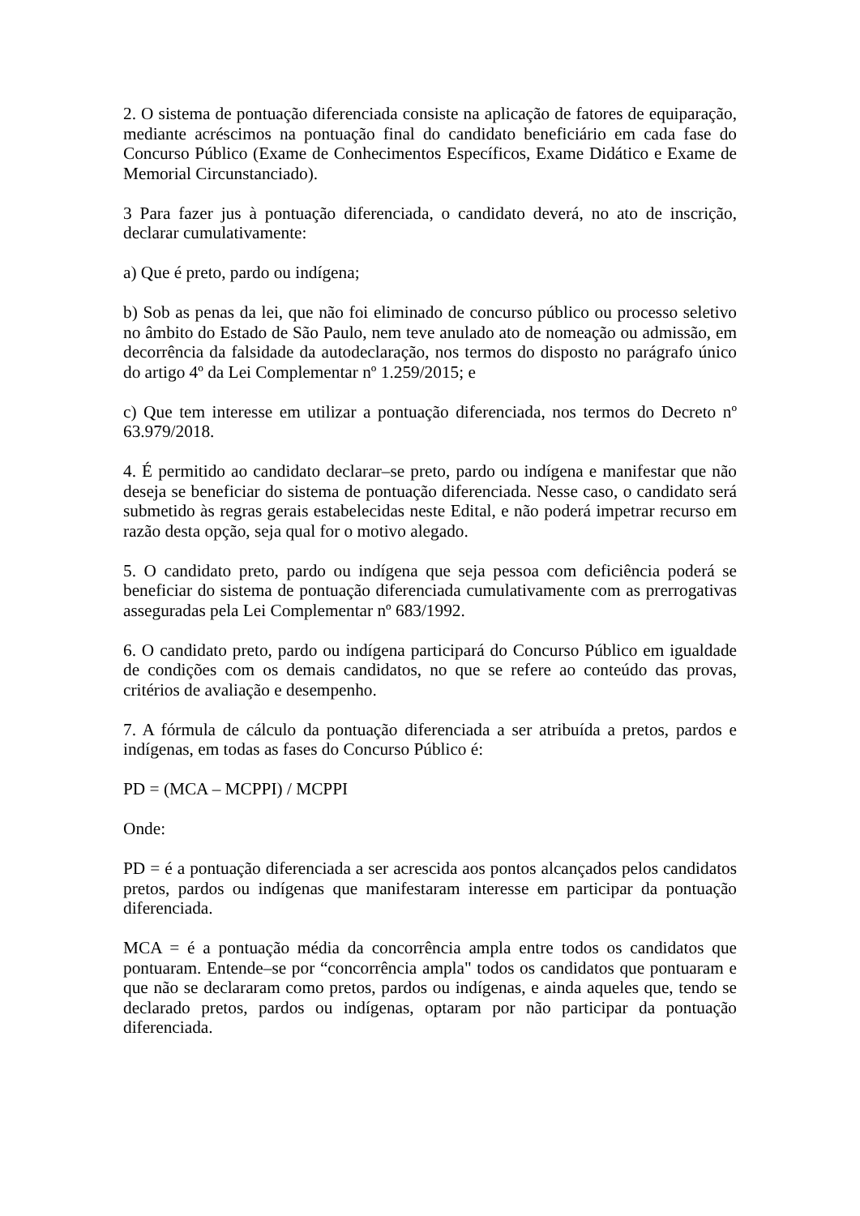2. O sistema de pontuação diferenciada consiste na aplicação de fatores de equiparação, mediante acréscimos na pontuação final do candidato beneficiário em cada fase do Concurso Público (Exame de Conhecimentos Específicos, Exame Didático e Exame de Memorial Circunstanciado).
3 Para fazer jus à pontuação diferenciada, o candidato deverá, no ato de inscrição, declarar cumulativamente:
a) Que é preto, pardo ou indígena;
b) Sob as penas da lei, que não foi eliminado de concurso público ou processo seletivo no âmbito do Estado de São Paulo, nem teve anulado ato de nomeação ou admissão, em decorrência da falsidade da autodeclaração, nos termos do disposto no parágrafo único do artigo 4º da Lei Complementar nº 1.259/2015; e
c) Que tem interesse em utilizar a pontuação diferenciada, nos termos do Decreto nº 63.979/2018.
4. É permitido ao candidato declarar–se preto, pardo ou indígena e manifestar que não deseja se beneficiar do sistema de pontuação diferenciada. Nesse caso, o candidato será submetido às regras gerais estabelecidas neste Edital, e não poderá impetrar recurso em razão desta opção, seja qual for o motivo alegado.
5. O candidato preto, pardo ou indígena que seja pessoa com deficiência poderá se beneficiar do sistema de pontuação diferenciada cumulativamente com as prerrogativas asseguradas pela Lei Complementar nº 683/1992.
6. O candidato preto, pardo ou indígena participará do Concurso Público em igualdade de condições com os demais candidatos, no que se refere ao conteúdo das provas, critérios de avaliação e desempenho.
7. A fórmula de cálculo da pontuação diferenciada a ser atribuída a pretos, pardos e indígenas, em todas as fases do Concurso Público é:
PD = (MCA – MCPPI) / MCPPI
Onde:
PD = é a pontuação diferenciada a ser acrescida aos pontos alcançados pelos candidatos pretos, pardos ou indígenas que manifestaram interesse em participar da pontuação diferenciada.
MCA = é a pontuação média da concorrência ampla entre todos os candidatos que pontuaram. Entende–se por “concorrência ampla" todos os candidatos que pontuaram e que não se declararam como pretos, pardos ou indígenas, e ainda aqueles que, tendo se declarado pretos, pardos ou indígenas, optaram por não participar da pontuação diferenciada.